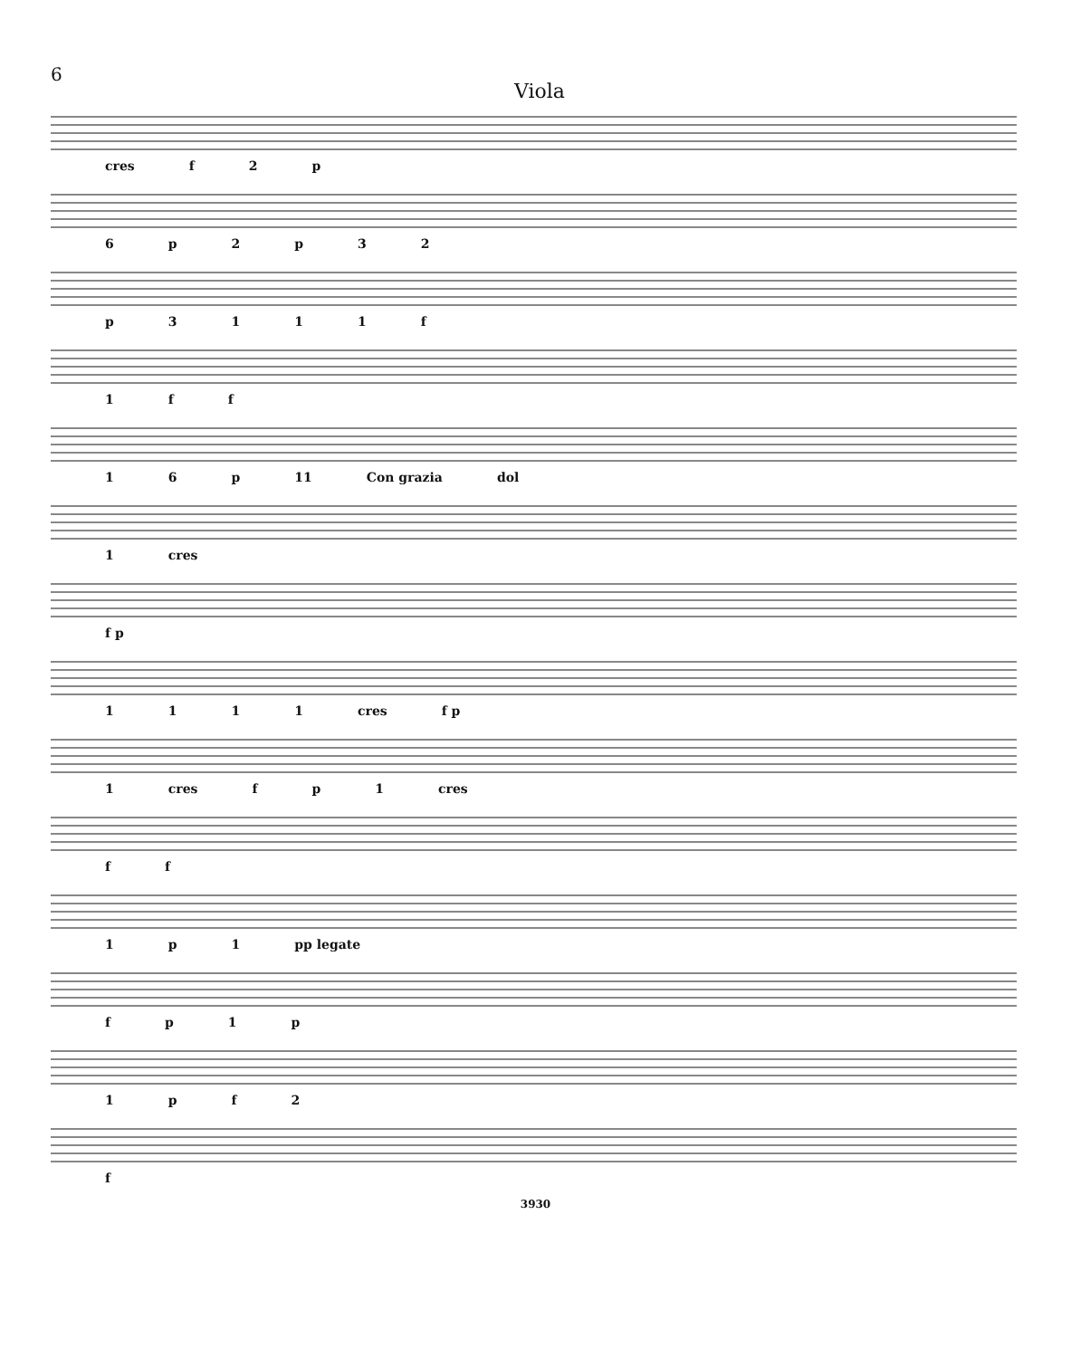6
Viola
cres f 2 p
6 p 2 p 3 2
p 3 1 1 1 f
1 f f
1 6 p 11 Con grazia dol
1 cres
f p
1 1 1 1 cres f p
1 cres f p 1 cres
f f
1 p 1 pp legate
f p 1 p
1 p f 2
f
3930